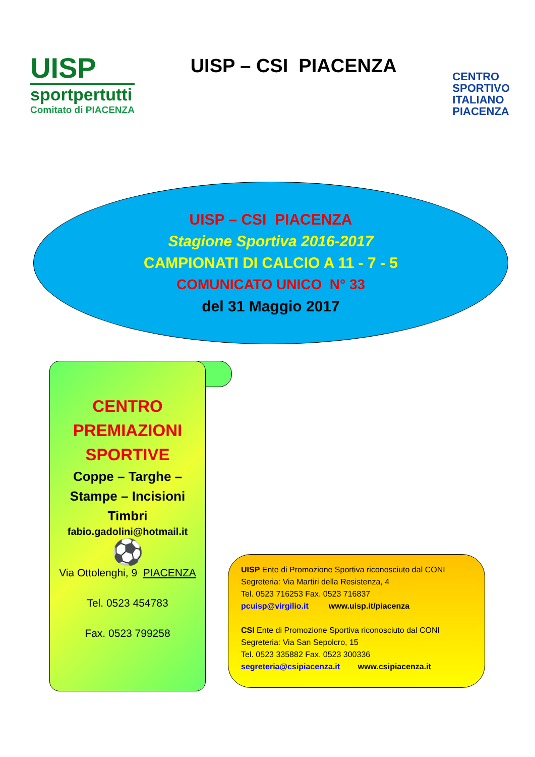UISP
sportpertutti
Comitato di PIACENZA
UISP – CSI PIACENZA
CENTRO
SPORTIVO
ITALIANO
PIACENZA
UISP – CSI PIACENZA
Stagione Sportiva 2016-2017
CAMPIONATI DI CALCIO A 11 - 7 - 5
COMUNICATO UNICO N° 33
del 31 Maggio 2017
CENTRO
PREMIAZIONI
SPORTIVE
Coppe – Targhe –
Stampe – Incisioni
Timbri
fabio.gadolini@hotmail.it
⚽
Via Ottolenghi, 9 PIACENZA
Tel. 0523 454783
Fax. 0523 799258
UISP Ente di Promozione Sportiva riconosciuto dal CONI
Segreteria: Via Martiri della Resistenza, 4
Tel. 0523 716253 Fax. 0523 716837
pcuisp@virgilio.it www.uisp.it/piacenza
CSI Ente di Promozione Sportiva riconosciuto dal CONI
Segreteria: Via San Sepolcro, 15
Tel. 0523 335882 Fax. 0523 300336
segreteria@csipiacenza.it www.csipiacenza.it